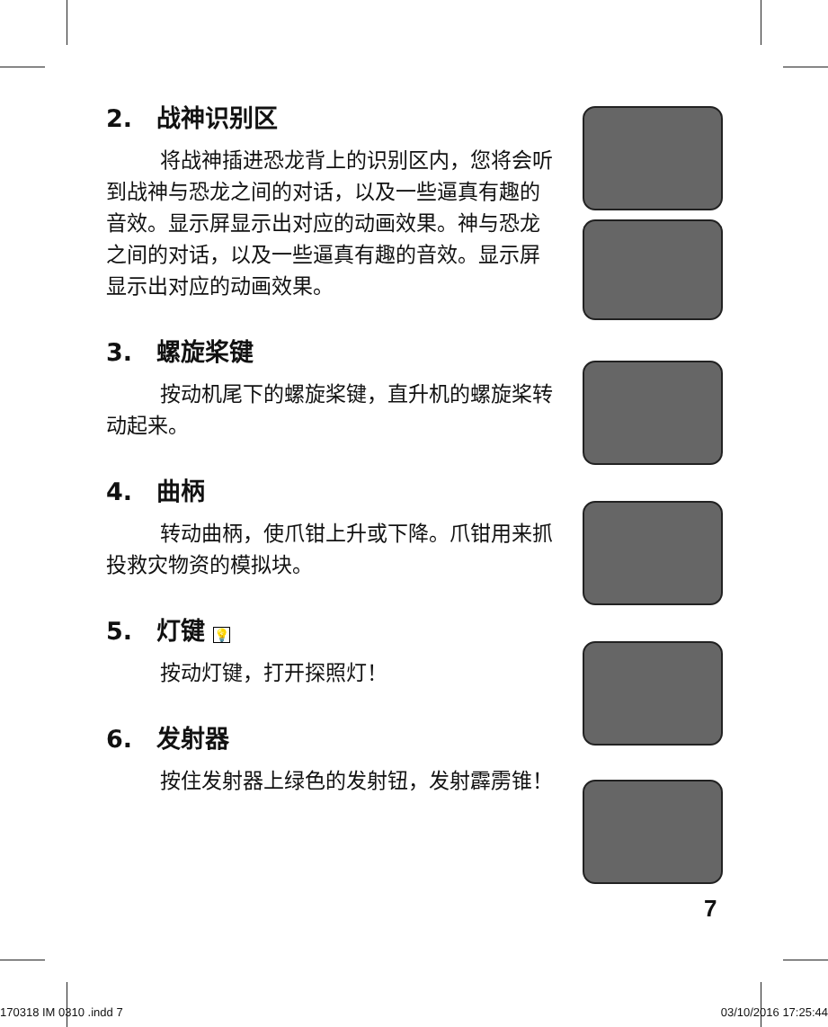2.　战神识别区
将战神插进恐龙背上的识别区内，您将会听到战神与恐龙之间的对话，以及一些逼真有趣的音效。显示屏显示出对应的动画效果。神与恐龙之间的对话，以及一些逼真有趣的音效。显示屏显示出对应的动画效果。
3.　螺旋桨键
按动机尾下的螺旋桨键，直升机的螺旋桨转动起来。
4.　曲柄
转动曲柄，使爪钳上升或下降。爪钳用来抓投救灾物资的模拟块。
5.　灯键 💡
按动灯键，打开探照灯！
6.　发射器
按住发射器上绿色的发射钮，发射霹雳锥！
7
170318 IM 0310 .indd 7 03/10/2016 17:25:44